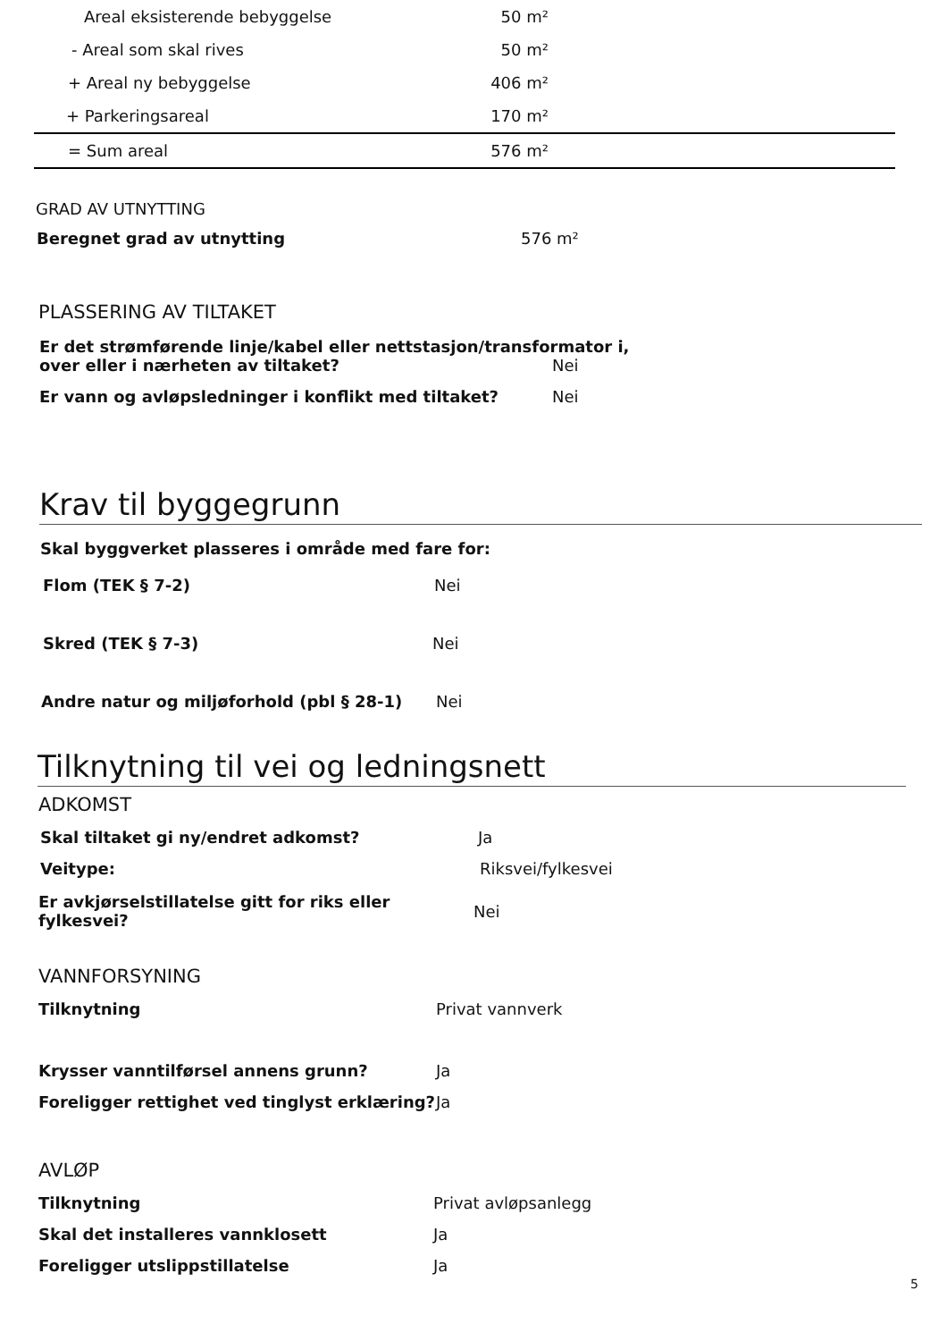| Areal eksisterende bebyggelse | 50 m² | |
| - Areal som skal rives | 50 m² | |
| + Areal ny bebyggelse | 406 m² | |
| + Parkeringsareal | 170 m² | |
| = Sum areal | 576 m² | |
GRAD AV UTNYTTING
Beregnet grad av utnytting 576 m²
PLASSERING AV TILTAKET
Er det strømførende linje/kabel eller nettstasjon/transformator i,
over eller i nærheten av tiltaket? Nei
Er vann og avløpsledninger i konflikt med tiltaket? Nei
Krav til byggegrunn
Skal byggverket plasseres i område med fare for:
Flom (TEK § 7-2) Nei
Skred (TEK § 7-3) Nei
Andre natur og miljøforhold (pbl § 28-1) Nei
Tilknytning til vei og ledningsnett
ADKOMST
Skal tiltaket gi ny/endret adkomst? Ja
Veitype: Riksvei/fylkesvei
Er avkjørselstillatelse gitt for riks eller fylkesvei? Nei
VANNFORSYNING
Tilknytning Privat vannverk
Krysser vanntilførsel annens grunn? Ja
Foreligger rettighet ved tinglyst erklæring? Ja
AVLØP
Tilknytning Privat avløpsanlegg
Skal det installeres vannklosett Ja
Foreligger utslippstillatelse Ja
5